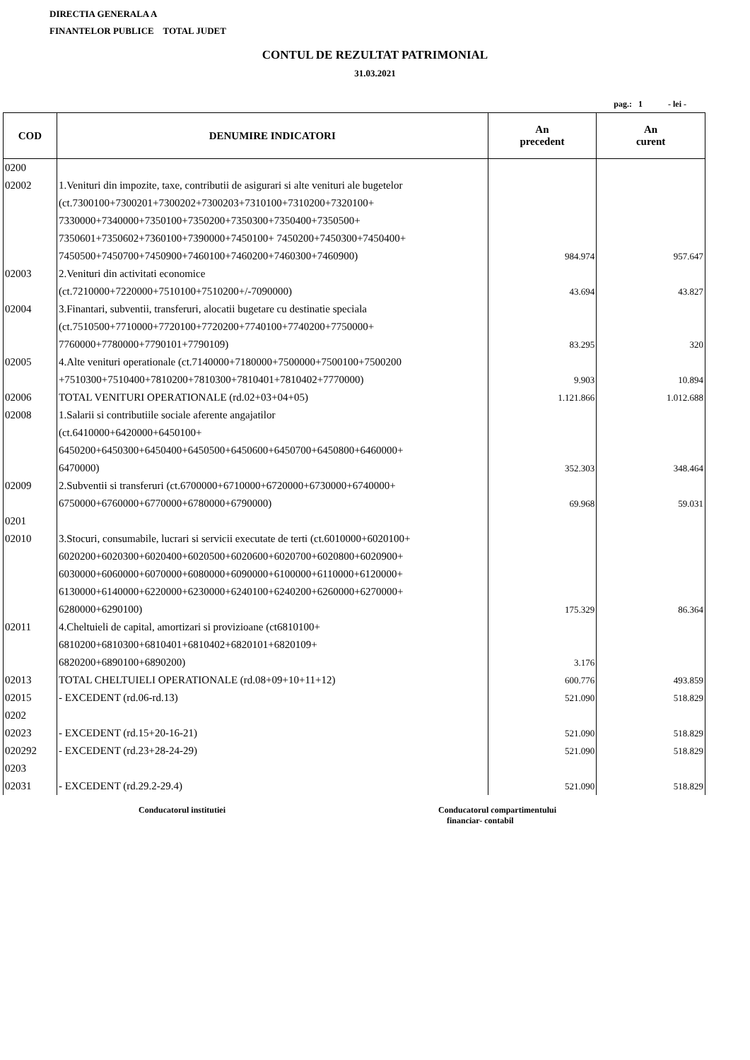DIRECTIA GENERALA A
FINANTELOR PUBLICE TOTAL JUDET
CONTUL DE REZULTAT PATRIMONIAL
31.03.2021
pag.: 1 - lei -
| COD | DENUMIRE INDICATORI | An precedent | An curent |
| --- | --- | --- | --- |
| 0200 | | | |
| 02002 | 1.Venituri din impozite, taxe, contributii de asigurari si alte venituri ale bugetelor (ct.7300100+7300201+7300202+7300203+7310100+7310200+7320100+ 7330000+7340000+7350100+7350200+7350300+7350400+7350500+ 7350601+7350602+7360100+7390000+7450100+ 7450200+7450300+7450400+ 7450500+7450700+7450900+7460100+7460200+7460300+7460900) | 984.974 | 957.647 |
| 02003 | 2.Venituri din activitati economice (ct.7210000+7220000+7510100+7510200+/-7090000) | 43.694 | 43.827 |
| 02004 | 3.Finantari, subventii, transferuri, alocatii bugetare cu destinatie speciala (ct.7510500+7710000+7720100+7720200+7740100+7740200+7750000+ 7760000+7780000+7790101+7790109) | 83.295 | 320 |
| 02005 | 4.Alte venituri operationale (ct.7140000+7180000+7500000+7500100+7500200 +7510300+7510400+7810200+7810300+7810401+7810402+7770000) | 9.903 | 10.894 |
| 02006 | TOTAL VENITURI OPERATIONALE (rd.02+03+04+05) | 1.121.866 | 1.012.688 |
| 02008 | 1.Salarii si contributiile sociale aferente angajatilor (ct.6410000+6420000+6450100+ 6450200+6450300+6450400+6450500+6450600+6450700+6450800+6460000+ 6470000) | 352.303 | 348.464 |
| 02009 | 2.Subventii si transferuri (ct.6700000+6710000+6720000+6730000+6740000+ 6750000+6760000+6770000+6780000+6790000) | 69.968 | 59.031 |
| 0201 | | | |
| 02010 | 3.Stocuri, consumabile, lucrari si servicii executate de terti (ct.6010000+6020100+ 6020200+6020300+6020400+6020500+6020600+6020700+6020800+6020900+ 6030000+6060000+6070000+6080000+6090000+6100000+6110000+6120000+ 6130000+6140000+6220000+6230000+6240100+6240200+6260000+6270000+ 6280000+6290100) | 175.329 | 86.364 |
| 02011 | 4.Cheltuieli de capital, amortizari si provizioane (ct6810100+ 6810200+6810300+6810401+6810402+6820101+6820109+ 6820200+6890100+6890200) | 3.176 | |
| 02013 | TOTAL CHELTUIELI OPERATIONALE (rd.08+09+10+11+12) | 600.776 | 493.859 |
| 02015 | - EXCEDENT (rd.06-rd.13) | 521.090 | 518.829 |
| 0202 | | | |
| 02023 | - EXCEDENT (rd.15+20-16-21) | 521.090 | 518.829 |
| 020292 | - EXCEDENT (rd.23+28-24-29) | 521.090 | 518.829 |
| 0203 | | | |
| 02031 | - EXCEDENT (rd.29.2-29.4) | 521.090 | 518.829 |
Conducatorul institutiei Conducatorul compartimentului
financiar- contabil